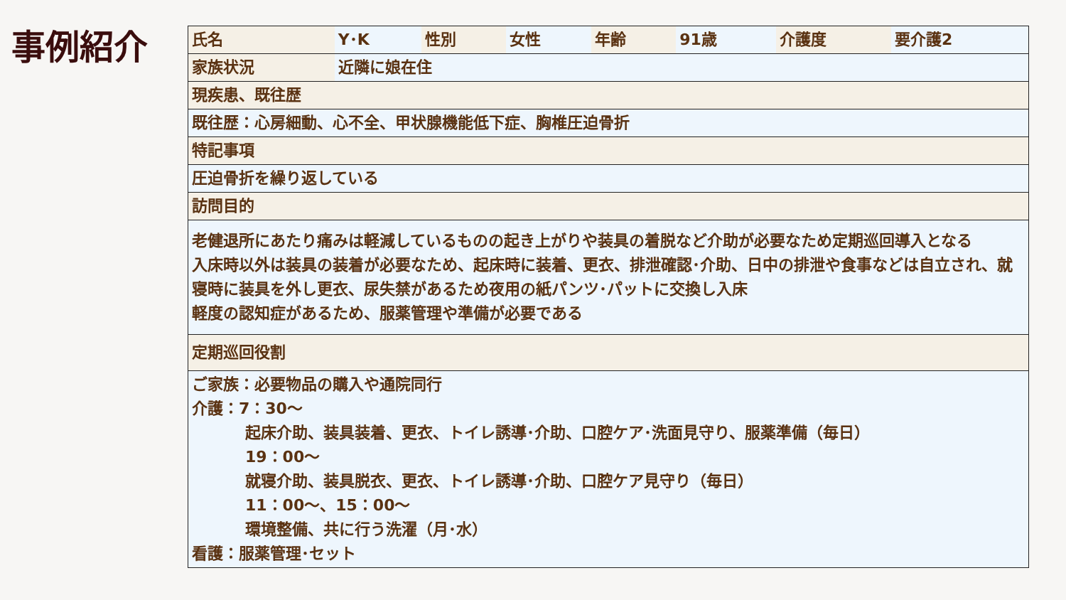事例紹介
| 氏名 | Y･K | 性別 | 女性 | 年齢 | 91歳 | 介護度 | 要介護2 |
| 家族状況 | 近隣に娘在住 | | | | | | |
| 現疾患、既往歴 | | | | | | | |
| 既往歴：心房細動、心不全、甲状腺機能低下症、胸椎圧迫骨折 | | | | | | | |
| 特記事項 | | | | | | | |
| 圧迫骨折を繰り返している | | | | | | | |
| 訪問目的 | | | | | | | |
| 老健退所にあたり痛みは軽減しているものの起き上がりや装具の着脱など介助が必要なため定期巡回導入となる 入床時以外は装具の装着が必要なため、起床時に装着、更衣、排泄確認･介助、日中の排泄や食事などは自立され、就寝時に装具を外し更衣、尿失禁があるため夜用の紙パンツ･パットに交換し入床 軽度の認知症があるため、服薬管理や準備が必要である | | | | | | | |
| 定期巡回役割 | | | | | | | |
| ご家族：必要物品の購入や通院同行 介護：7：30～ 起床介助、装具装着、更衣、トイレ誘導･介助、口腔ケア･洗面見守り、服薬準備（毎日） 19：00～ 就寝介助、装具脱衣、更衣、トイレ誘導･介助、口腔ケア見守り（毎日） 11：00～、15：00～ 環境整備、共に行う洗濯（月･水） 看護：服薬管理･セット | | | | | | | |